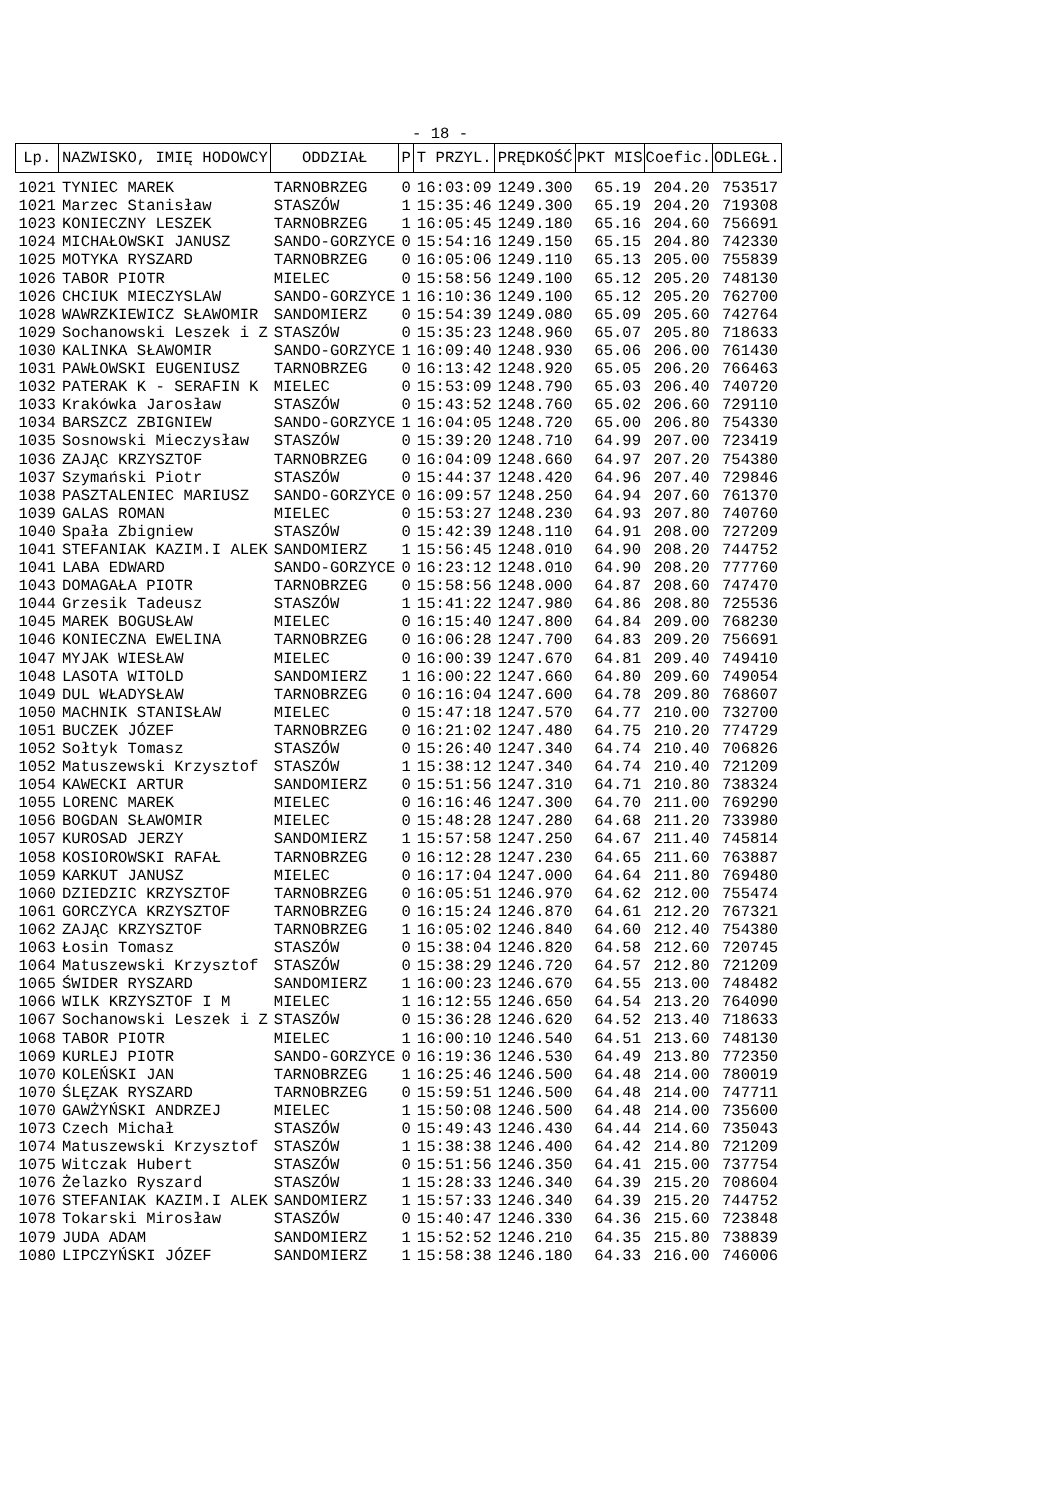- 18 -
| Lp. | NAZWISKO, IMIĘ HODOWCY | ODDZIAŁ | P | T PRZYL. | PRĘDKOŚĆ | PKT MIS | Coefic. | ODLEGŁ. |
| --- | --- | --- | --- | --- | --- | --- | --- | --- |
| 1021 | TYNIEC MAREK | TARNOBRZEG | 0 | 16:03:09 | 1249.300 | 65.19 | 204.20 | 753517 |
| 1021 | Marzec Stanisław | STASZÓW | 1 | 15:35:46 | 1249.300 | 65.19 | 204.20 | 719308 |
| 1023 | KONIECZNY LESZEK | TARNOBRZEG | 1 | 16:05:45 | 1249.180 | 65.16 | 204.60 | 756691 |
| 1024 | MICHAŁOWSKI JANUSZ | SANDO-GORZYCE | 0 | 15:54:16 | 1249.150 | 65.15 | 204.80 | 742330 |
| 1025 | MOTYKA RYSZARD | TARNOBRZEG | 0 | 16:05:06 | 1249.110 | 65.13 | 205.00 | 755839 |
| 1026 | TABOR PIOTR | MIELEC | 0 | 15:58:56 | 1249.100 | 65.12 | 205.20 | 748130 |
| 1026 | CHCIUK MIECZYSLAW | SANDO-GORZYCE | 1 | 16:10:36 | 1249.100 | 65.12 | 205.20 | 762700 |
| 1028 | WAWRZKIEWICZ SŁAWOMIR | SANDOMIERZ | 0 | 15:54:39 | 1249.080 | 65.09 | 205.60 | 742764 |
| 1029 | Sochanowski Leszek i Z | STASZÓW | 0 | 15:35:23 | 1248.960 | 65.07 | 205.80 | 718633 |
| 1030 | KALINKA SŁAWOMIR | SANDO-GORZYCE | 1 | 16:09:40 | 1248.930 | 65.06 | 206.00 | 761430 |
| 1031 | PAWŁOWSKI EUGENIUSZ | TARNOBRZEG | 0 | 16:13:42 | 1248.920 | 65.05 | 206.20 | 766463 |
| 1032 | PATERAK K - SERAFIN K | MIELEC | 0 | 15:53:09 | 1248.790 | 65.03 | 206.40 | 740720 |
| 1033 | Krakówka Jarosław | STASZÓW | 0 | 15:43:52 | 1248.760 | 65.02 | 206.60 | 729110 |
| 1034 | BARSZCZ ZBIGNIEW | SANDO-GORZYCE | 1 | 16:04:05 | 1248.720 | 65.00 | 206.80 | 754330 |
| 1035 | Sosnowski Mieczysław | STASZÓW | 0 | 15:39:20 | 1248.710 | 64.99 | 207.00 | 723419 |
| 1036 | ZAJĄC KRZYSZTOF | TARNOBRZEG | 0 | 16:04:09 | 1248.660 | 64.97 | 207.20 | 754380 |
| 1037 | Szymański Piotr | STASZÓW | 0 | 15:44:37 | 1248.420 | 64.96 | 207.40 | 729846 |
| 1038 | PASZTALENIEC MARIUSZ | SANDO-GORZYCE | 0 | 16:09:57 | 1248.250 | 64.94 | 207.60 | 761370 |
| 1039 | GALAS ROMAN | MIELEC | 0 | 15:53:27 | 1248.230 | 64.93 | 207.80 | 740760 |
| 1040 | Spała Zbigniew | STASZÓW | 0 | 15:42:39 | 1248.110 | 64.91 | 208.00 | 727209 |
| 1041 | STEFANIAK KAZIM.I ALEK | SANDOMIERZ | 1 | 15:56:45 | 1248.010 | 64.90 | 208.20 | 744752 |
| 1041 | LABA EDWARD | SANDO-GORZYCE | 0 | 16:23:12 | 1248.010 | 64.90 | 208.20 | 777760 |
| 1043 | DOMAGAŁA PIOTR | TARNOBRZEG | 0 | 15:58:56 | 1248.000 | 64.87 | 208.60 | 747470 |
| 1044 | Grzesik Tadeusz | STASZÓW | 1 | 15:41:22 | 1247.980 | 64.86 | 208.80 | 725536 |
| 1045 | MAREK BOGUSŁAW | MIELEC | 0 | 16:15:40 | 1247.800 | 64.84 | 209.00 | 768230 |
| 1046 | KONIECZNA EWELINA | TARNOBRZEG | 0 | 16:06:28 | 1247.700 | 64.83 | 209.20 | 756691 |
| 1047 | MYJAK WIESŁAW | MIELEC | 0 | 16:00:39 | 1247.670 | 64.81 | 209.40 | 749410 |
| 1048 | LASOTA WITOLD | SANDOMIERZ | 1 | 16:00:22 | 1247.660 | 64.80 | 209.60 | 749054 |
| 1049 | DUL WŁADYSŁAW | TARNOBRZEG | 0 | 16:16:04 | 1247.600 | 64.78 | 209.80 | 768607 |
| 1050 | MACHNIK STANISŁAW | MIELEC | 0 | 15:47:18 | 1247.570 | 64.77 | 210.00 | 732700 |
| 1051 | BUCZEK JÓZEF | TARNOBRZEG | 0 | 16:21:02 | 1247.480 | 64.75 | 210.20 | 774729 |
| 1052 | Sołtyk Tomasz | STASZÓW | 0 | 15:26:40 | 1247.340 | 64.74 | 210.40 | 706826 |
| 1052 | Matuszewski Krzysztof | STASZÓW | 1 | 15:38:12 | 1247.340 | 64.74 | 210.40 | 721209 |
| 1054 | KAWECKI ARTUR | SANDOMIERZ | 0 | 15:51:56 | 1247.310 | 64.71 | 210.80 | 738324 |
| 1055 | LORENC MAREK | MIELEC | 0 | 16:16:46 | 1247.300 | 64.70 | 211.00 | 769290 |
| 1056 | BOGDAN SŁAWOMIR | MIELEC | 0 | 15:48:28 | 1247.280 | 64.68 | 211.20 | 733980 |
| 1057 | KUROSAD JERZY | SANDOMIERZ | 1 | 15:57:58 | 1247.250 | 64.67 | 211.40 | 745814 |
| 1058 | KOSIOROWSKI RAFAŁ | TARNOBRZEG | 0 | 16:12:28 | 1247.230 | 64.65 | 211.60 | 763887 |
| 1059 | KARKUT JANUSZ | MIELEC | 0 | 16:17:04 | 1247.000 | 64.64 | 211.80 | 769480 |
| 1060 | DZIEDZIC KRZYSZTOF | TARNOBRZEG | 0 | 16:05:51 | 1246.970 | 64.62 | 212.00 | 755474 |
| 1061 | GORCZYCA KRZYSZTOF | TARNOBRZEG | 0 | 16:15:24 | 1246.870 | 64.61 | 212.20 | 767321 |
| 1062 | ZAJĄC KRZYSZTOF | TARNOBRZEG | 1 | 16:05:02 | 1246.840 | 64.60 | 212.40 | 754380 |
| 1063 | Łosin Tomasz | STASZÓW | 0 | 15:38:04 | 1246.820 | 64.58 | 212.60 | 720745 |
| 1064 | Matuszewski Krzysztof | STASZÓW | 0 | 15:38:29 | 1246.720 | 64.57 | 212.80 | 721209 |
| 1065 | ŚWIDER RYSZARD | SANDOMIERZ | 1 | 16:00:23 | 1246.670 | 64.55 | 213.00 | 748482 |
| 1066 | WILK KRZYSZTOF I M | MIELEC | 1 | 16:12:55 | 1246.650 | 64.54 | 213.20 | 764090 |
| 1067 | Sochanowski Leszek i Z | STASZÓW | 0 | 15:36:28 | 1246.620 | 64.52 | 213.40 | 718633 |
| 1068 | TABOR PIOTR | MIELEC | 1 | 16:00:10 | 1246.540 | 64.51 | 213.60 | 748130 |
| 1069 | KURLEJ PIOTR | SANDO-GORZYCE | 0 | 16:19:36 | 1246.530 | 64.49 | 213.80 | 772350 |
| 1070 | KOLEŃSKI JAN | TARNOBRZEG | 1 | 16:25:46 | 1246.500 | 64.48 | 214.00 | 780019 |
| 1070 | ŚLĘZAK RYSZARD | TARNOBRZEG | 0 | 15:59:51 | 1246.500 | 64.48 | 214.00 | 747711 |
| 1070 | GAWŻYŃSKI ANDRZEJ | MIELEC | 1 | 15:50:08 | 1246.500 | 64.48 | 214.00 | 735600 |
| 1073 | Czech Michał | STASZÓW | 0 | 15:49:43 | 1246.430 | 64.44 | 214.60 | 735043 |
| 1074 | Matuszewski Krzysztof | STASZÓW | 1 | 15:38:38 | 1246.400 | 64.42 | 214.80 | 721209 |
| 1075 | Witczak Hubert | STASZÓW | 0 | 15:51:56 | 1246.350 | 64.41 | 215.00 | 737754 |
| 1076 | Żelazko Ryszard | STASZÓW | 1 | 15:28:33 | 1246.340 | 64.39 | 215.20 | 708604 |
| 1076 | STEFANIAK KAZIM.I ALEK | SANDOMIERZ | 1 | 15:57:33 | 1246.340 | 64.39 | 215.20 | 744752 |
| 1078 | Tokarski Mirosław | STASZÓW | 0 | 15:40:47 | 1246.330 | 64.36 | 215.60 | 723848 |
| 1079 | JUDA ADAM | SANDOMIERZ | 1 | 15:52:52 | 1246.210 | 64.35 | 215.80 | 738839 |
| 1080 | LIPCZYŃSKI JÓZEF | SANDOMIERZ | 1 | 15:58:38 | 1246.180 | 64.33 | 216.00 | 746006 |